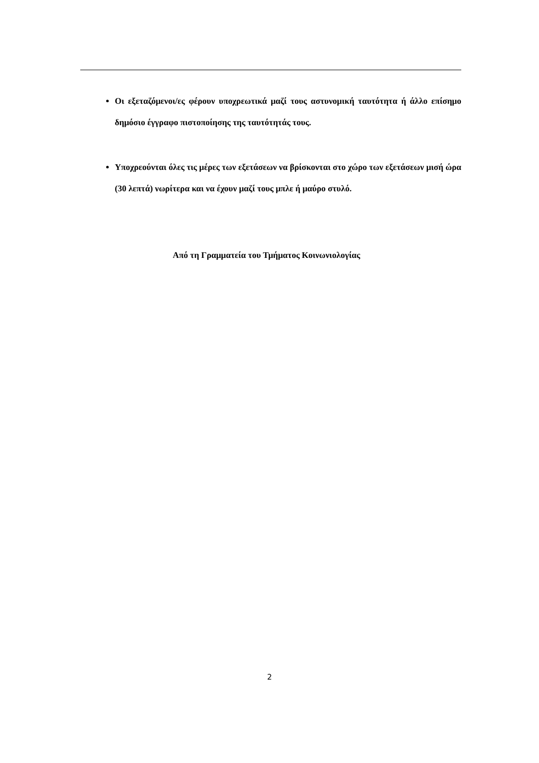Οι εξεταζόμενοι/ες φέρουν υποχρεωτικά μαζί τους αστυνομική ταυτότητα ή άλλο επίσημο δημόσιο έγγραφο πιστοποίησης της ταυτότητάς τους.
Υποχρεούνται όλες τις μέρες των εξετάσεων να βρίσκονται στο χώρο των εξετάσεων μισή ώρα (30 λεπτά) νωρίτερα και να έχουν μαζί τους μπλε ή μαύρο στυλό.
Από τη Γραμματεία του Τμήματος Κοινωνιολογίας
2